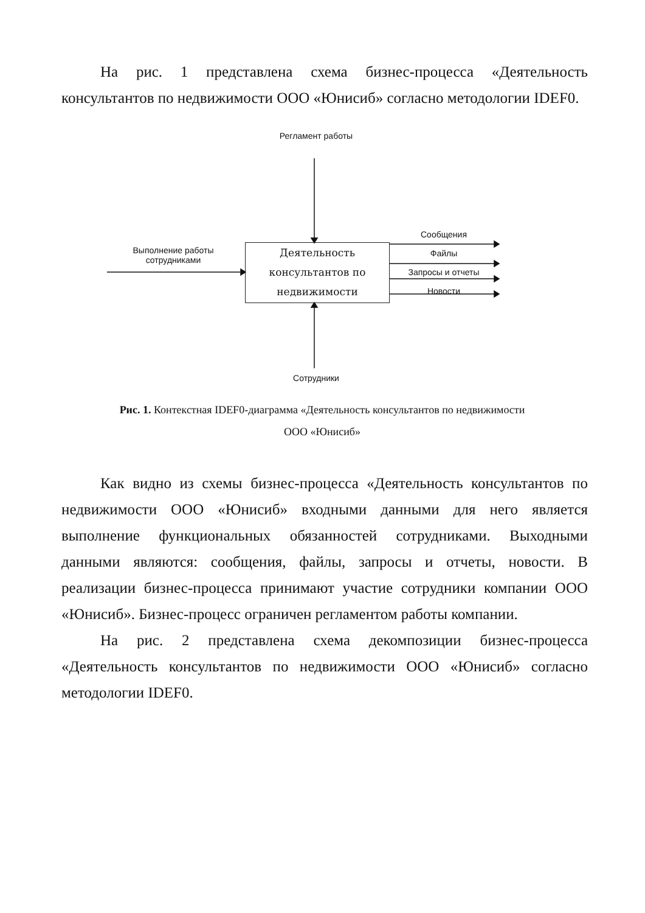На рис. 1 представлена схема бизнес-процесса «Деятельность консультантов по недвижимости ООО «Юнисиб» согласно методологии IDEF0.
Регламент работы
Выполнение работы
сотрудниками
Деятельность
консультантов по
недвижимости
Сообщения
Файлы
Запросы и отчеты
Новости
Сотрудники
Рис. 1. Контекстная IDEF0-диаграмма «Деятельность консультантов по недвижимости ООО «Юнисиб»
Как видно из схемы бизнес-процесса «Деятельность консультантов по недвижимости ООО «Юнисиб» входными данными для него является выполнение функциональных обязанностей сотрудниками. Выходными данными являются: сообщения, файлы, запросы и отчеты, новости. В реализации бизнес-процесса принимают участие сотрудники компании ООО «Юнисиб». Бизнес-процесс ограничен регламентом работы компании.
На рис. 2 представлена схема декомпозиции бизнес-процесса «Деятельность консультантов по недвижимости ООО «Юнисиб» согласно методологии IDEF0.